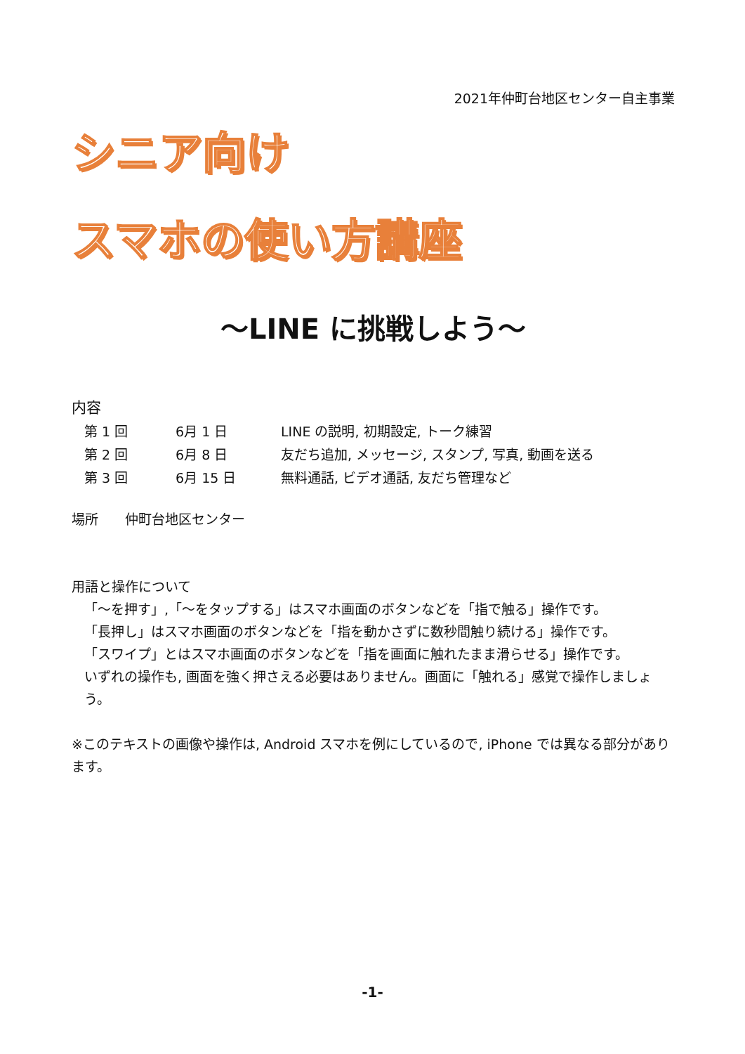2021年仲町台地区センター自主事業
シニア向け
スマホの使い方講座
～LINE に挑戦しよう～
内容
| 第 1 回 | 6月 1 日 | LINE の説明, 初期設定, トーク練習 |
| 第 2 回 | 6月 8 日 | 友だち追加, メッセージ, スタンプ, 写真, 動画を送る |
| 第 3 回 | 6月 15 日 | 無料通話, ビデオ通話, 友だち管理など |
場所　　仲町台地区センター
用語と操作について
「～を押す」,「～をタップする」はスマホ画面のボタンなどを「指で触る」操作です。
「長押し」はスマホ画面のボタンなどを「指を動かさずに数秒間触り続ける」操作です。
「スワイプ」とはスマホ画面のボタンなどを「指を画面に触れたまま滑らせる」操作です。
いずれの操作も, 画面を強く押さえる必要はありません。画面に「触れる」感覚で操作しましょう。
※このテキストの画像や操作は, Android スマホを例にしているので, iPhone では異なる部分があります。
-1-